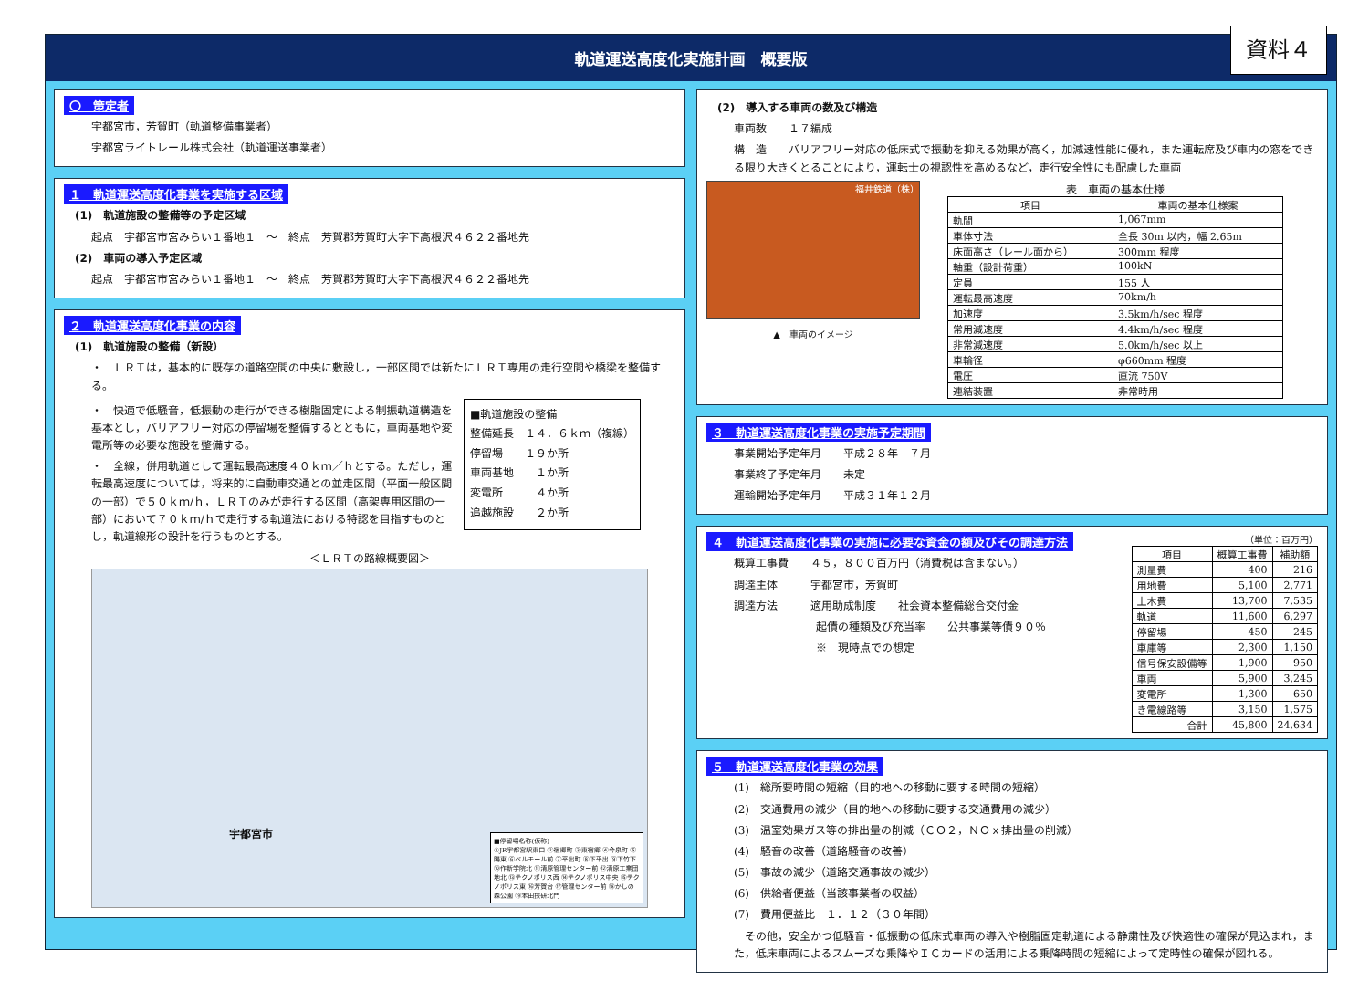軌道運送高度化実施計画　概要版
資料４
〇　策定者
宇都宮市，芳賀町（軌道整備事業者）
宇都宮ライトレール株式会社（軌道運送事業者）
１　軌道運送高度化事業を実施する区域
(1)　軌道施設の整備等の予定区域
起点　宇都宮市宮みらい１番地１　～　終点　芳賀郡芳賀町大字下高根沢４６２２番地先
(2)　車両の導入予定区域
起点　宇都宮市宮みらい１番地１　～　終点　芳賀郡芳賀町大字下高根沢４６２２番地先
２　軌道運送高度化事業の内容
(1)　軌道施設の整備（新設）
・　ＬＲＴは，基本的に既存の道路空間の中央に敷設し，一部区間では新たにＬＲＴ専用の走行空間や橋梁を整備する。
・　快適で低騒音，低振動の走行ができる樹脂固定による制振軌道構造を基本とし，バリアフリー対応の停留場を整備するとともに，車両基地や変電所等の必要な施設を整備する。
・　全線，併用軌道として運転最高速度４０ｋｍ／ｈとする。ただし，運転最高速度については，将来的に自動車交通との並走区間（平面一般区間の一部）で５０ｋｍ/ｈ，ＬＲＴのみが走行する区間（高架専用区間の一部）において７０ｋｍ/ｈで走行する軌道法における特認を目指すものとし，軌道線形の設計を行うものとする。
■軌道施設の整備
整備延長　１４．６ｋｍ（複線）
停留場　　１９か所
車両基地　　１か所
変電所　　　４か所
追越施設　　２か所
＜ＬＲＴの路線概要図＞
■停留場名称(仮称)
①JR宇都宮駅東口 ②宿郷町 ③東宿郷 ④今泉町 ⑤陽東 ⑥ベルモール前 ⑦平出町 ⑧下平出 ⑨下竹下 ⑩作新学院北 ⑪清原管理センター前 ⑫清原工業団地北 ⑬テクノポリス西 ⑭テクノポリス中央 ⑮テクノポリス東 ⑯芳賀台 ⑰管理センター前 ⑱かしの森公園 ⑲本田技研北門
宇都宮市
(2)　導入する車両の数及び構造
車両数　　１７編成
構　造　　バリアフリー対応の低床式で振動を抑える効果が高く，加減速性能に優れ，また運転席及び車内の窓をできる限り大きくとることにより，運転士の視認性を高めるなど，走行安全性にも配慮した車両
福井鉄道（株）
▲　車両のイメージ
表　車両の基本仕様
| 項目 | 車両の基本仕様案 |
| --- | --- |
| 軌間 | 1,067mm |
| 車体寸法 | 全長 30m 以内，幅 2.65m |
| 床面高さ（レール面から） | 300mm 程度 |
| 軸重（設計荷重） | 100kN |
| 定員 | 155 人 |
| 運転最高速度 | 70km/h |
| 加速度 | 3.5km/h/sec 程度 |
| 常用減速度 | 4.4km/h/sec 程度 |
| 非常減速度 | 5.0km/h/sec 以上 |
| 車輪径 | φ660mm 程度 |
| 電圧 | 直流 750V |
| 連結装置 | 非常時用 |
３　軌道運送高度化事業の実施予定期間
事業開始予定年月　　平成２８年　７月
事業終了予定年月　　未定
運輸開始予定年月　　平成３１年１２月
４　軌道運送高度化事業の実施に必要な資金の額及びその調達方法
概算工事費　　４５，８００百万円（消費税は含まない。）
調達主体　　　宇都宮市，芳賀町
調達方法　　　適用助成制度　　社会資本整備総合交付金
起債の種類及び充当率　　公共事業等債９０％
※　現時点での想定
（単位：百万円）
| 項目 | 概算工事費 | 補助額 |
| --- | --- | --- |
| 測量費 | 400 | 216 |
| 用地費 | 5,100 | 2,771 |
| 土木費 | 13,700 | 7,535 |
| 軌道 | 11,600 | 6,297 |
| 停留場 | 450 | 245 |
| 車庫等 | 2,300 | 1,150 |
| 信号保安設備等 | 1,900 | 950 |
| 車両 | 5,900 | 3,245 |
| 変電所 | 1,300 | 650 |
| き電線路等 | 3,150 | 1,575 |
| 合計 | 45,800 | 24,634 |
５　軌道運送高度化事業の効果
(1)　総所要時間の短縮（目的地への移動に要する時間の短縮）
(2)　交通費用の減少（目的地への移動に要する交通費用の減少）
(3)　温室効果ガス等の排出量の削減（ＣＯ２，ＮＯｘ排出量の削減）
(4)　騒音の改善（道路騒音の改善）
(5)　事故の減少（道路交通事故の減少）
(6)　供給者便益（当該事業者の収益）
(7)　費用便益比　１．１２（３０年間）
　その他，安全かつ低騒音・低振動の低床式車両の導入や樹脂固定軌道による静粛性及び快適性の確保が見込まれ，また，低床車両によるスムーズな乗降やＩＣカードの活用による乗降時間の短縮によって定時性の確保が図れる。